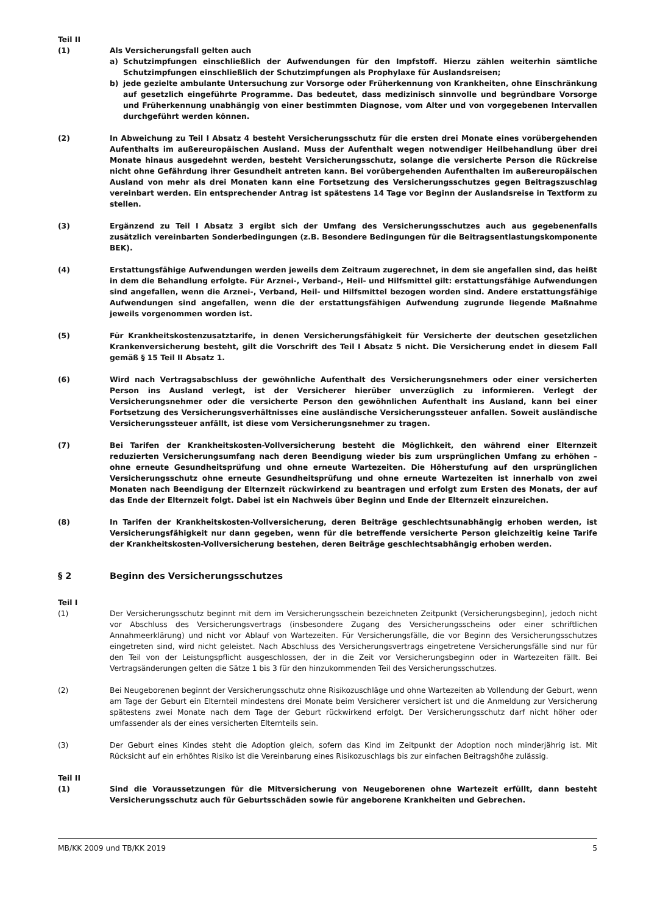Teil II
(1) Als Versicherungsfall gelten auch
a) Schutzimpfungen einschließlich der Aufwendungen für den Impfstoff. Hierzu zählen weiterhin sämtliche Schutzimpfungen einschließlich der Schutzimpfungen als Prophylaxe für Auslandsreisen;
b) jede gezielte ambulante Untersuchung zur Vorsorge oder Früherkennung von Krankheiten, ohne Einschränkung auf gesetzlich eingeführte Programme. Das bedeutet, dass medizinisch sinnvolle und begründbare Vorsorge und Früherkennung unabhängig von einer bestimmten Diagnose, vom Alter und von vorgegebenen Intervallen durchgeführt werden können.
(2) In Abweichung zu Teil I Absatz 4 besteht Versicherungsschutz für die ersten drei Monate eines vorübergehenden Aufenthalts im außereuropäischen Ausland. Muss der Aufenthalt wegen notwendiger Heilbehandlung über drei Monate hinaus ausgedehnt werden, besteht Versicherungsschutz, solange die versicherte Person die Rückreise nicht ohne Gefährdung ihrer Gesundheit antreten kann. Bei vorübergehenden Aufenthalten im außereuropäischen Ausland von mehr als drei Monaten kann eine Fortsetzung des Versicherungsschutzes gegen Beitragszuschlag vereinbart werden. Ein entsprechender Antrag ist spätestens 14 Tage vor Beginn der Auslandsreise in Textform zu stellen.
(3) Ergänzend zu Teil I Absatz 3 ergibt sich der Umfang des Versicherungsschutzes auch aus gegebenenfalls zusätzlich vereinbarten Sonderbedingungen (z.B. Besondere Bedingungen für die Beitragsentlastungskomponente BEK).
(4) Erstattungsfähige Aufwendungen werden jeweils dem Zeitraum zugerechnet, in dem sie angefallen sind, das heißt in dem die Behandlung erfolgte. Für Arznei-, Verband-, Heil- und Hilfsmittel gilt: erstattungsfähige Aufwendungen sind angefallen, wenn die Arznei-, Verband, Heil- und Hilfsmittel bezogen worden sind. Andere erstattungsfähige Aufwendungen sind angefallen, wenn die der erstattungsfähigen Aufwendung zugrunde liegende Maßnahme jeweils vorgenommen worden ist.
(5) Für Krankheitskostenzusatztarife, in denen Versicherungsfähigkeit für Versicherte der deutschen gesetzlichen Krankenversicherung besteht, gilt die Vorschrift des Teil I Absatz 5 nicht. Die Versicherung endet in diesem Fall gemäß § 15 Teil II Absatz 1.
(6) Wird nach Vertragsabschluss der gewöhnliche Aufenthalt des Versicherungsnehmers oder einer versicherten Person ins Ausland verlegt, ist der Versicherer hierüber unverzüglich zu informieren. Verlegt der Versicherungsnehmer oder die versicherte Person den gewöhnlichen Aufenthalt ins Ausland, kann bei einer Fortsetzung des Versicherungsverhältnisses eine ausländische Versicherungssteuer anfallen. Soweit ausländische Versicherungssteuer anfällt, ist diese vom Versicherungsnehmer zu tragen.
(7) Bei Tarifen der Krankheitskosten-Vollversicherung besteht die Möglichkeit, den während einer Elternzeit reduzierten Versicherungsumfang nach deren Beendigung wieder bis zum ursprünglichen Umfang zu erhöhen – ohne erneute Gesundheitsprüfung und ohne erneute Wartezeiten. Die Höherstufung auf den ursprünglichen Versicherungsschutz ohne erneute Gesundheitsprüfung und ohne erneute Wartezeiten ist innerhalb von zwei Monaten nach Beendigung der Elternzeit rückwirkend zu beantragen und erfolgt zum Ersten des Monats, der auf das Ende der Elternzeit folgt. Dabei ist ein Nachweis über Beginn und Ende der Elternzeit einzureichen.
(8) In Tarifen der Krankheitskosten-Vollversicherung, deren Beiträge geschlechtsunabhängig erhoben werden, ist Versicherungsfähigkeit nur dann gegeben, wenn für die betreffende versicherte Person gleichzeitig keine Tarife der Krankheitskosten-Vollversicherung bestehen, deren Beiträge geschlechtsabhängig erhoben werden.
§ 2 Beginn des Versicherungsschutzes
Teil I
(1) Der Versicherungsschutz beginnt mit dem im Versicherungsschein bezeichneten Zeitpunkt (Versicherungsbeginn), jedoch nicht vor Abschluss des Versicherungsvertrags (insbesondere Zugang des Versicherungsscheins oder einer schriftlichen Annahmeerklärung) und nicht vor Ablauf von Wartezeiten. Für Versicherungsfälle, die vor Beginn des Versicherungsschutzes eingetreten sind, wird nicht geleistet. Nach Abschluss des Versicherungsvertrags eingetretene Versicherungsfälle sind nur für den Teil von der Leistungspflicht ausgeschlossen, der in die Zeit vor Versicherungsbeginn oder in Wartezeiten fällt. Bei Vertragsänderungen gelten die Sätze 1 bis 3 für den hinzukommenden Teil des Versicherungsschutzes.
(2) Bei Neugeborenen beginnt der Versicherungsschutz ohne Risikozuschläge und ohne Wartezeiten ab Vollendung der Geburt, wenn am Tage der Geburt ein Elternteil mindestens drei Monate beim Versicherer versichert ist und die Anmeldung zur Versicherung spätestens zwei Monate nach dem Tage der Geburt rückwirkend erfolgt. Der Versicherungsschutz darf nicht höher oder umfassender als der eines versicherten Elternteils sein.
(3) Der Geburt eines Kindes steht die Adoption gleich, sofern das Kind im Zeitpunkt der Adoption noch minderjährig ist. Mit Rücksicht auf ein erhöhtes Risiko ist die Vereinbarung eines Risikozuschlags bis zur einfachen Beitragshöhe zulässig.
Teil II
(1) Sind die Voraussetzungen für die Mitversicherung von Neugeborenen ohne Wartezeit erfüllt, dann besteht Versicherungsschutz auch für Geburtsschäden sowie für angeborene Krankheiten und Gebrechen.
MB/KK 2009 und TB/KK 2019 5